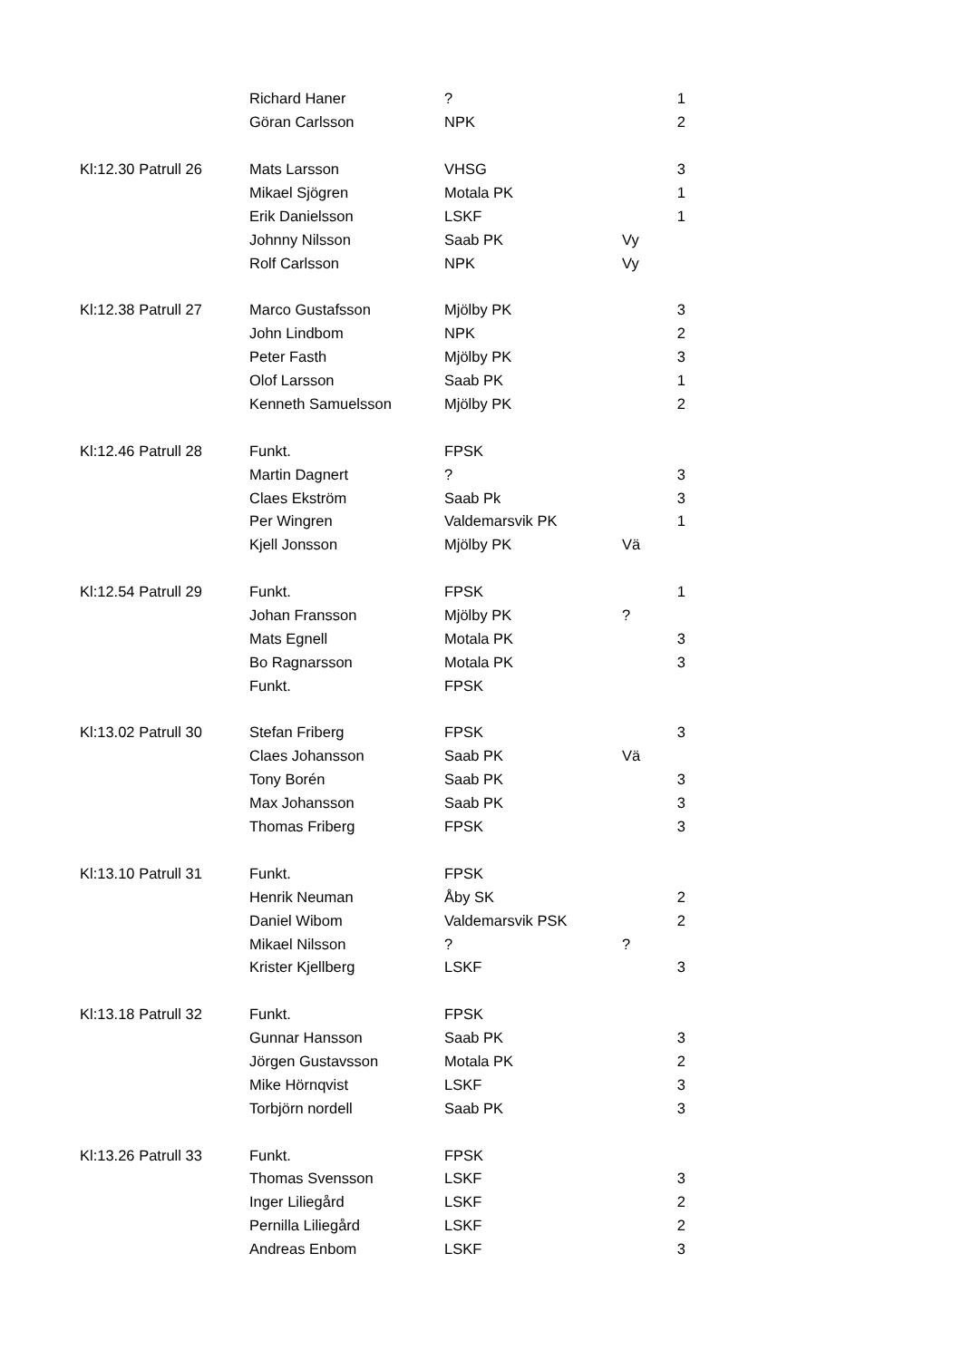| | Richard Haner | ? | | 1 |
| | Göran Carlsson | NPK | | 2 |
| Kl:12.30 Patrull 26 | Mats Larsson | VHSG | | 3 |
| | Mikael Sjögren | Motala PK | | 1 |
| | Erik Danielsson | LSKF | | 1 |
| | Johnny Nilsson | Saab PK | Vy | |
| | Rolf Carlsson | NPK | Vy | |
| Kl:12.38 Patrull 27 | Marco Gustafsson | Mjölby PK | | 3 |
| | John Lindbom | NPK | | 2 |
| | Peter Fasth | Mjölby PK | | 3 |
| | Olof Larsson | Saab PK | | 1 |
| | Kenneth Samuelsson | Mjölby PK | | 2 |
| Kl:12.46 Patrull 28 | Funkt. | FPSK | | |
| | Martin Dagnert | ? | | 3 |
| | Claes Ekström | Saab Pk | | 3 |
| | Per Wingren | Valdemarsvik PK | | 1 |
| | Kjell Jonsson | Mjölby PK | Vä | |
| Kl:12.54 Patrull 29 | Funkt. | FPSK | | 1 |
| | Johan Fransson | Mjölby PK | ? | |
| | Mats Egnell | Motala PK | | 3 |
| | Bo Ragnarsson | Motala PK | | 3 |
| | Funkt. | FPSK | | |
| Kl:13.02 Patrull 30 | Stefan Friberg | FPSK | | 3 |
| | Claes Johansson | Saab PK | Vä | |
| | Tony Borén | Saab PK | | 3 |
| | Max Johansson | Saab PK | | 3 |
| | Thomas Friberg | FPSK | | 3 |
| Kl:13.10 Patrull 31 | Funkt. | FPSK | | |
| | Henrik Neuman | Åby SK | | 2 |
| | Daniel Wibom | Valdemarsvik PSK | | 2 |
| | Mikael Nilsson | ? | ? | |
| | Krister Kjellberg | LSKF | | 3 |
| Kl:13.18 Patrull 32 | Funkt. | FPSK | | |
| | Gunnar Hansson | Saab PK | | 3 |
| | Jörgen Gustavsson | Motala PK | | 2 |
| | Mike Hörnqvist | LSKF | | 3 |
| | Torbjörn nordell | Saab PK | | 3 |
| Kl:13.26 Patrull 33 | Funkt. | FPSK | | |
| | Thomas Svensson | LSKF | | 3 |
| | Inger Liliegård | LSKF | | 2 |
| | Pernilla Liliegård | LSKF | | 2 |
| | Andreas Enbom | LSKF | | 3 |